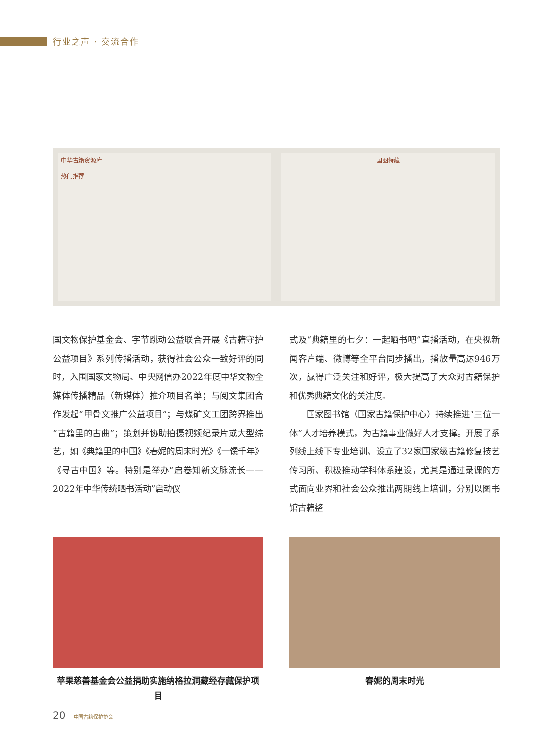行业之声 · 交流合作
中华古籍资源库
热门推荐
国图特藏
国文物保护基金会、字节跳动公益联合开展《古籍守护公益项目》系列传播活动，获得社会公众一致好评的同时，入围国家文物局、中央网信办2022年度中华文物全媒体传播精品（新媒体）推介项目名单；与阅文集团合作发起“甲骨文推广公益项目”；与煤矿文工团跨界推出“古籍里的古曲”；策划并协助拍摄视频纪录片或大型综艺，如《典籍里的中国》《春妮的周末时光》《一馔千年》《寻古中国》等。特别是举办“启卷知新文脉流长——2022年中华传统晒书活动”启动仪
式及“典籍里的七夕：一起晒书吧”直播活动，在央视新闻客户端、微博等全平台同步播出，播放量高达946万次，赢得广泛关注和好评，极大提高了大众对古籍保护和优秀典籍文化的关注度。
　　国家图书馆（国家古籍保护中心）持续推进“三位一体”人才培养模式，为古籍事业做好人才支撑。开展了系列线上线下专业培训、设立了32家国家级古籍修复技艺传习所、积极推动学科体系建设，尤其是通过录课的方式面向业界和社会公众推出两期线上培训，分别以图书馆古籍整
苹果慈善基金会公益捐助实施纳格拉洞藏经存藏保护项目
春妮的周末时光
20 中国古籍保护协会